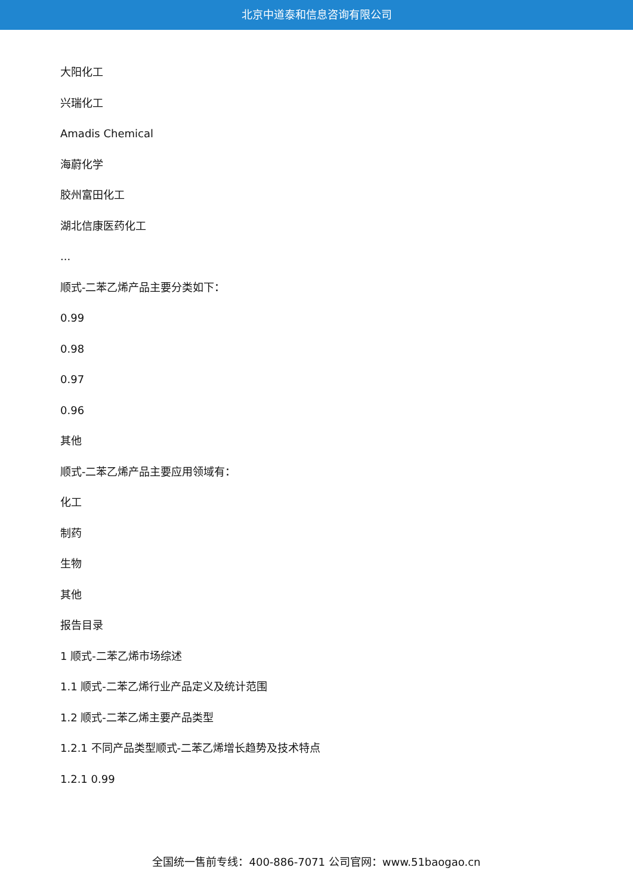北京中道泰和信息咨询有限公司
大阳化工
兴瑞化工
Amadis Chemical
海蔚化学
胶州富田化工
湖北信康医药化工
...
顺式-二苯乙烯产品主要分类如下：
0.99
0.98
0.97
0.96
其他
顺式-二苯乙烯产品主要应用领域有：
化工
制药
生物
其他
报告目录
1 顺式-二苯乙烯市场综述
1.1 顺式-二苯乙烯行业产品定义及统计范围
1.2 顺式-二苯乙烯主要产品类型
1.2.1 不同产品类型顺式-二苯乙烯增长趋势及技术特点
1.2.1 0.99
全国统一售前专线：400-886-7071 公司官网：www.51baogao.cn